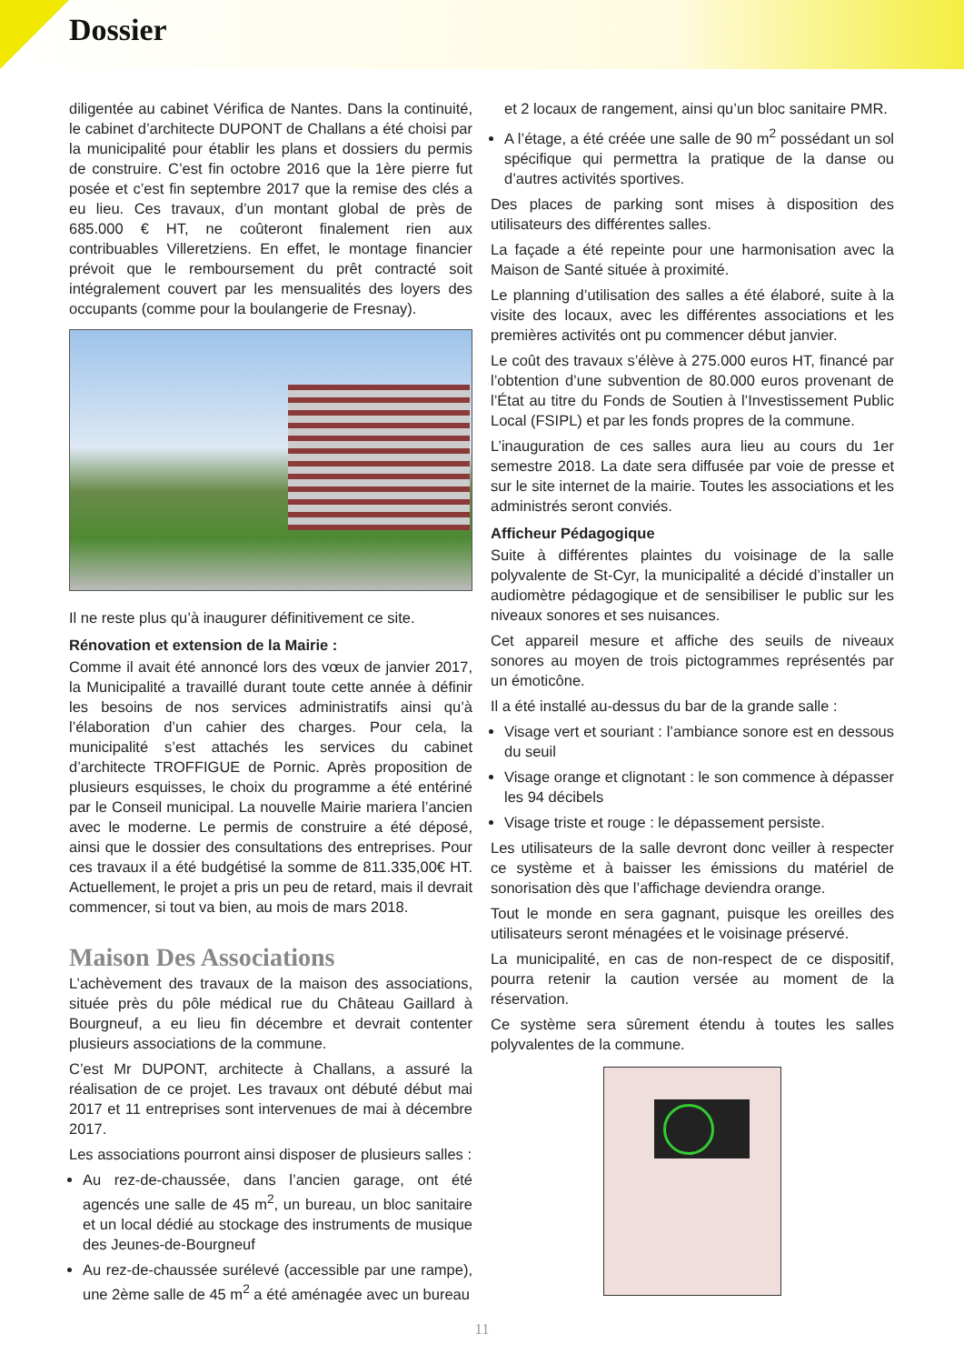Dossier
diligentée au cabinet Vérifica de Nantes. Dans la continuité, le cabinet d’architecte DUPONT de Challans a été choisi par la municipalité pour établir les plans et dossiers du permis de construire. C’est fin octobre 2016 que la 1ère pierre fut posée et c’est fin septembre 2017 que la remise des clés a eu lieu. Ces travaux, d’un montant global de près de 685.000 € HT, ne coûteront finalement rien aux contribuables Villeretziens. En effet, le montage financier prévoit que le remboursement du prêt contracté soit intégralement couvert par les mensualités des loyers des occupants (comme pour la boulangerie de Fresnay).
Il ne reste plus qu’à inaugurer définitivement ce site.
Rénovation et extension de la Mairie :
Comme il avait été annoncé lors des vœux de janvier 2017, la Municipalité a travaillé durant toute cette année à définir les besoins de nos services administratifs ainsi qu’à l’élaboration d’un cahier des charges. Pour cela, la municipalité s’est attachés les services du cabinet d’architecte TROFFIGUE de Pornic. Après proposition de plusieurs esquisses, le choix du programme a été entériné par le Conseil municipal. La nouvelle Mairie mariera l’ancien avec le moderne. Le permis de construire a été déposé, ainsi que le dossier des consultations des entreprises. Pour ces travaux il a été budgétisé la somme de 811.335,00€ HT. Actuellement, le projet a pris un peu de retard, mais il devrait commencer, si tout va bien, au mois de mars 2018.
Maison Des Associations
L’achèvement des travaux de la maison des associations, située près du pôle médical rue du Château Gaillard à Bourgneuf, a eu lieu fin décembre et devrait contenter plusieurs associations de la commune.
C’est Mr DUPONT, architecte à Challans, a assuré la réalisation de ce projet. Les travaux ont débuté début mai 2017 et 11 entreprises sont intervenues de mai à décembre 2017.
Les associations pourront ainsi disposer de plusieurs salles :
Au rez-de-chaussée, dans l’ancien garage, ont été agencés une salle de 45 m<sup>2</sup>, un bureau, un bloc sanitaire et un local dédié au stockage des instruments de musique des Jeunes-de-Bourgneuf
Au rez-de-chaussée surélevé (accessible par une rampe), une 2ème salle de 45 m<sup>2</sup> a été aménagée avec un bureau
et 2 locaux de rangement, ainsi qu’un bloc sanitaire PMR.
A l’étage, a été créée une salle de 90 m<sup>2</sup> possédant un sol spécifique qui permettra la pratique de la danse ou d’autres activités sportives.
Des places de parking sont mises à disposition des utilisateurs des différentes salles.
La façade a été repeinte pour une harmonisation avec la Maison de Santé située à proximité.
Le planning d’utilisation des salles a été élaboré, suite à la visite des locaux, avec les différentes associations et les premières activités ont pu commencer début janvier.
Le coût des travaux s’élève à 275.000 euros HT, financé par l’obtention d’une subvention de 80.000 euros provenant de l’État au titre du Fonds de Soutien à l’Investissement Public Local (FSIPL) et par les fonds propres de la commune.
L’inauguration de ces salles aura lieu au cours du 1er semestre 2018. La date sera diffusée par voie de presse et sur le site internet de la mairie. Toutes les associations et les administrés seront conviés.
Afficheur Pédagogique
Suite à différentes plaintes du voisinage de la salle polyvalente de St-Cyr, la municipalité a décidé d’installer un audiomètre pédagogique et de sensibiliser le public sur les niveaux sonores et ses nuisances.
Cet appareil mesure et affiche des seuils de niveaux sonores au moyen de trois pictogrammes représentés par un émoticône.
Il a été installé au-dessus du bar de la grande salle :
Visage vert et souriant : l’ambiance sonore est en dessous du seuil
Visage orange et clignotant : le son commence à dépasser les 94 décibels
Visage triste et rouge : le dépassement persiste.
Les utilisateurs de la salle devront donc veiller à respecter ce système et à baisser les émissions du matériel de sonorisation dès que l’affichage deviendra orange.
Tout le monde en sera gagnant, puisque les oreilles des utilisateurs seront ménagées et le voisinage préservé.
La municipalité, en cas de non-respect de ce dispositif, pourra retenir la caution versée au moment de la réservation.
Ce système sera sûrement étendu à toutes les salles polyvalentes de la commune.
11